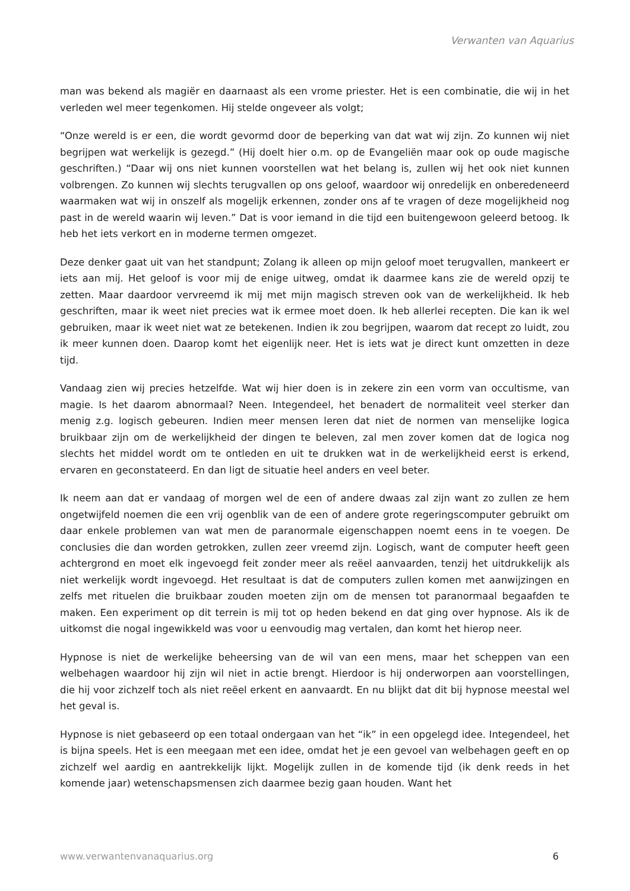Verwanten van Aquarius
man was bekend als magiër en daarnaast als een vrome priester. Het is een combinatie, die wij in het verleden wel meer tegenkomen. Hij stelde ongeveer als volgt;
“Onze wereld is er een, die wordt gevormd door de beperking van dat wat wij zijn. Zo kunnen wij niet begrijpen wat werkelijk is gezegd.” (Hij doelt hier o.m. op de Evangeliën maar ook op oude magische geschriften.) “Daar wij ons niet kunnen voorstellen wat het belang is, zullen wij het ook niet kunnen volbrengen. Zo kunnen wij slechts terugvallen op ons geloof, waardoor wij onredelijk en onberedeneerd waarmaken wat wij in onszelf als mogelijk erkennen, zonder ons af te vragen of deze mogelijkheid nog past in de wereld waarin wij leven.” Dat is voor iemand in die tijd een buitengewoon geleerd betoog. Ik heb het iets verkort en in moderne termen omgezet.
Deze denker gaat uit van het standpunt; Zolang ik alleen op mijn geloof moet terugvallen, mankeert er iets aan mij. Het geloof is voor mij de enige uitweg, omdat ik daarmee kans zie de wereld opzij te zetten. Maar daardoor vervreemd ik mij met mijn magisch streven ook van de werkelijkheid. Ik heb geschriften, maar ik weet niet precies wat ik ermee moet doen. Ik heb allerlei recepten. Die kan ik wel gebruiken, maar ik weet niet wat ze betekenen. Indien ik zou begrijpen, waarom dat recept zo luidt, zou ik meer kunnen doen. Daarop komt het eigenlijk neer. Het is iets wat je direct kunt omzetten in deze tijd.
Vandaag zien wij precies hetzelfde. Wat wij hier doen is in zekere zin een vorm van occultisme, van magie. Is het daarom abnormaal? Neen. Integendeel, het benadert de normaliteit veel sterker dan menig z.g. logisch gebeuren. Indien meer mensen leren dat niet de normen van menselijke logica bruikbaar zijn om de werkelijkheid der dingen te beleven, zal men zover komen dat de logica nog slechts het middel wordt om te ontleden en uit te drukken wat in de werkelijkheid eerst is erkend, ervaren en geconstateerd. En dan ligt de situatie heel anders en veel beter.
Ik neem aan dat er vandaag of morgen wel de een of andere dwaas zal zijn want zo zullen ze hem ongetwijfeld noemen die een vrij ogenblik van de een of andere grote regeringscomputer gebruikt om daar enkele problemen van wat men de paranormale eigenschappen noemt eens in te voegen. De conclusies die dan worden getrokken, zullen zeer vreemd zijn. Logisch, want de computer heeft geen achtergrond en moet elk ingevoegd feit zonder meer als reëel aanvaarden, tenzij het uitdrukkelijk als niet werkelijk wordt ingevoegd. Het resultaat is dat de computers zullen komen met aanwijzingen en zelfs met rituelen die bruikbaar zouden moeten zijn om de mensen tot paranormaal begaafden te maken. Een experiment op dit terrein is mij tot op heden bekend en dat ging over hypnose. Als ik de uitkomst die nogal ingewikkeld was voor u eenvoudig mag vertalen, dan komt het hierop neer.
Hypnose is niet de werkelijke beheersing van de wil van een mens, maar het scheppen van een welbehagen waardoor hij zijn wil niet in actie brengt. Hierdoor is hij onderworpen aan voorstellingen, die hij voor zichzelf toch als niet reëel erkent en aanvaardt. En nu blijkt dat dit bij hypnose meestal wel het geval is.
Hypnose is niet gebaseerd op een totaal ondergaan van het “ik” in een opgelegd idee. Integendeel, het is bijna speels. Het is een meegaan met een idee, omdat het je een gevoel van welbehagen geeft en op zichzelf wel aardig en aantrekkelijk lijkt. Mogelijk zullen in de komende tijd (ik denk reeds in het komende jaar) wetenschapsmensen zich daarmee bezig gaan houden. Want het
www.verwantenvanaquarius.org 6